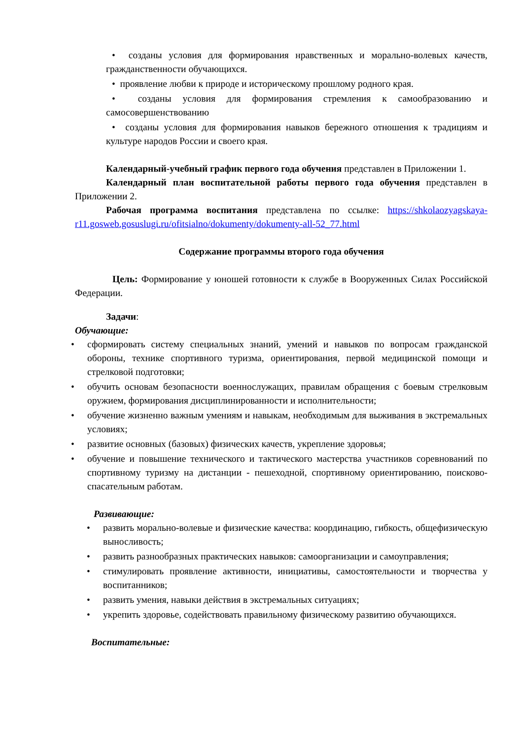• созданы условия для формирования нравственных и морально-волевых качеств, гражданственности обучающихся.
• проявление любви к природе и историческому прошлому родного края.
• созданы условия для формирования стремления к самообразованию и самосовершенствованию
• созданы условия для формирования навыков бережного отношения к традициям и культуре народов России и своего края.
Календарный-учебный график первого года обучения представлен в Приложении 1.
Календарный план воспитательной работы первого года обучения представлен в Приложении 2.
Рабочая программа воспитания представлена по ссылке: https://shkolaozyagskaya-r11.gosweb.gosuslugi.ru/ofitsialno/dokumenty/dokumenty-all-52_77.html
Содержание программы второго года обучения
Цель: Формирование у юношей готовности к службе в Вооруженных Силах Российской Федерации.
Задачи:
Обучающие:
• сформировать систему специальных знаний, умений и навыков по вопросам гражданской обороны, технике спортивного туризма, ориентирования, первой медицинской помощи и стрелковой подготовки;
• обучить основам безопасности военнослужащих, правилам обращения с боевым стрелковым оружием, формирования дисциплинированности и исполнительности;
• обучение жизненно важным умениям и навыкам, необходимым для выживания в экстремальных условиях;
• развитие основных (базовых) физических качеств, укрепление здоровья;
• обучение и повышение технического и тактического мастерства участников соревнований по спортивному туризму на дистанции - пешеходной, спортивному ориентированию, поисково-спасательным работам.
Развивающие:
• развить морально-волевые и физические качества: координацию, гибкость, общефизическую выносливость;
• развить разнообразных практических навыков: самоорганизации и самоуправления;
• стимулировать проявление активности, инициативы, самостоятельности и творчества у воспитанников;
• развить умения, навыки действия в экстремальных ситуациях;
• укрепить здоровье, содействовать правильному физическому развитию обучающихся.
Воспитательные: